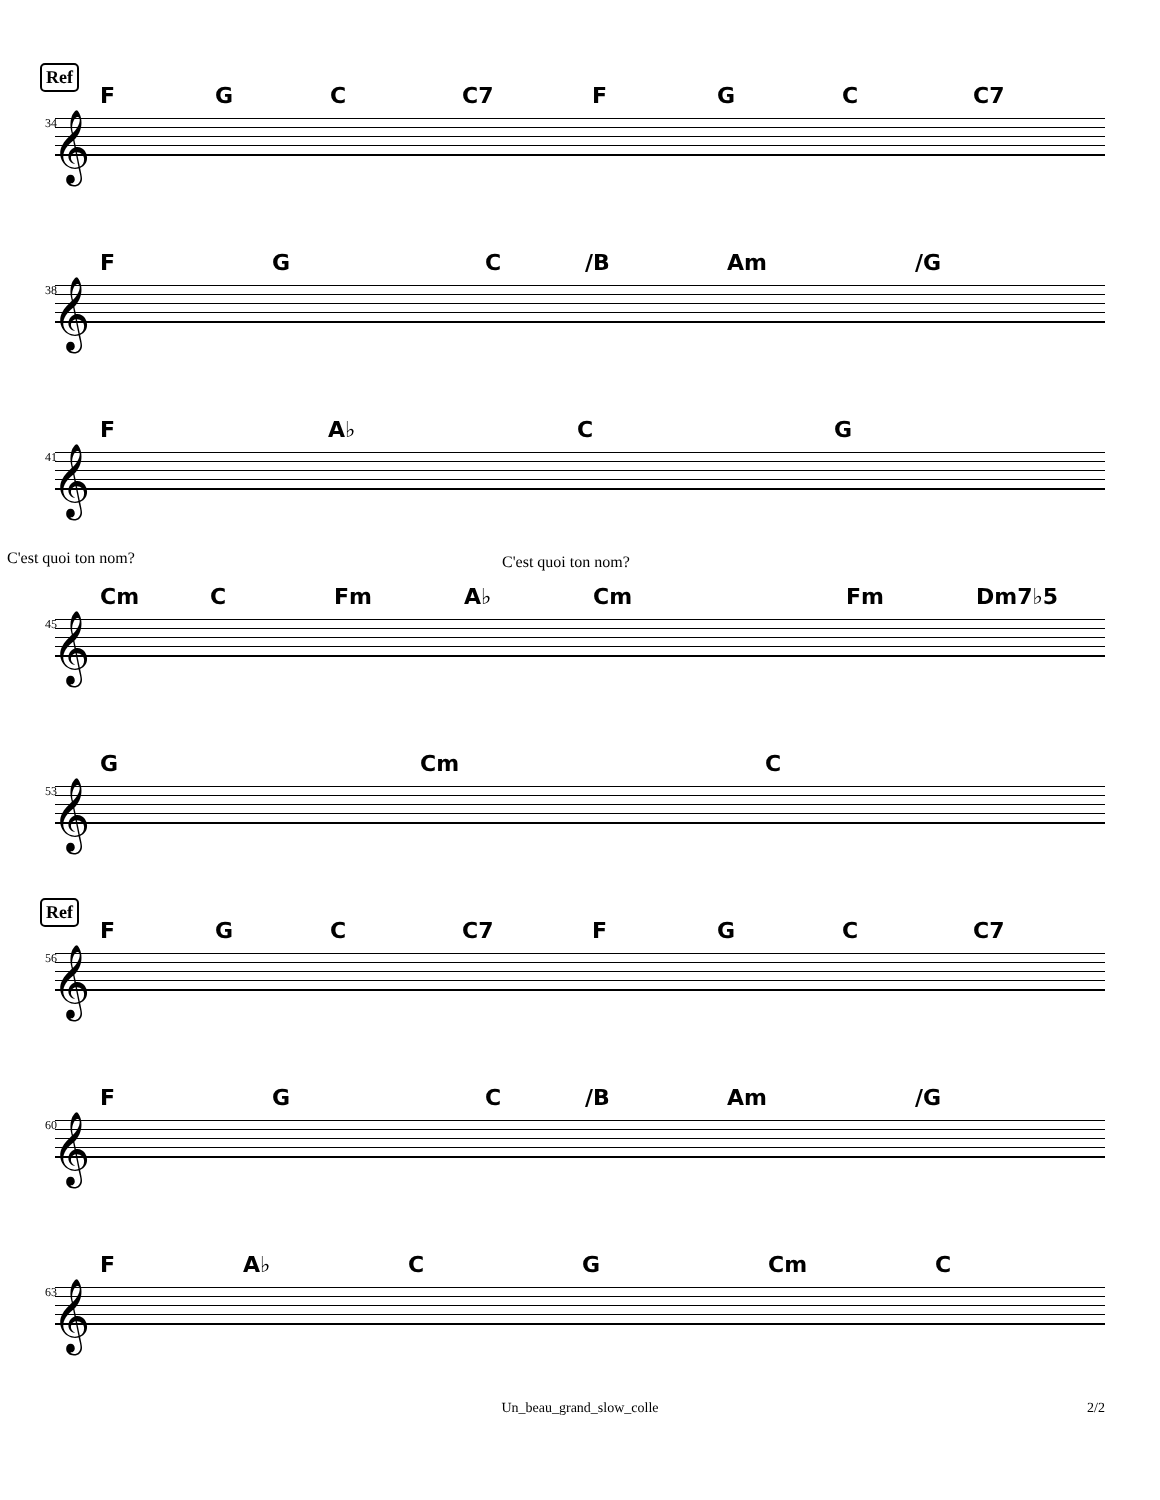Ref
F G C C7 F G C C7
34 𝄞
F G C /B Am /G
38 𝄞
F A♭ C G
41 𝄞
C'est quoi ton nom? C'est quoi ton nom?
Cm C Fm A♭ Cm Fm Dm7♭5
45 𝄞
G Cm C
53 𝄞
Ref
F G C C7 F G C C7
56 𝄞
F G C /B Am /G
60 𝄞
F A♭ C G Cm C
63 𝄞
Un_beau_grand_slow_colle 2/2